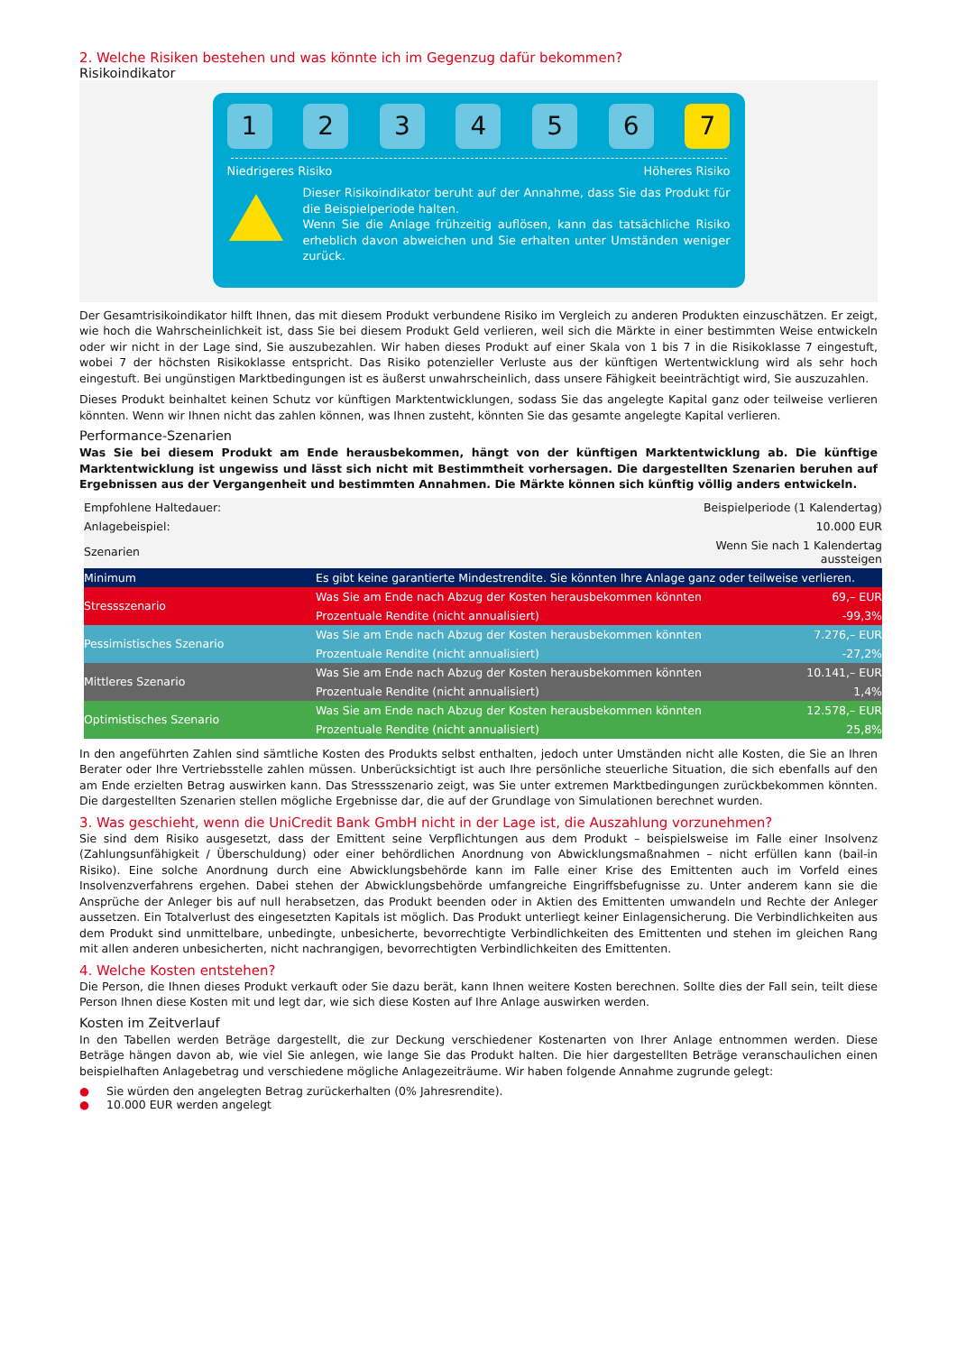2. Welche Risiken bestehen und was könnte ich im Gegenzug dafür bekommen?
Risikoindikator
1 2 3 4 5 6 7
Niedrigeres Risiko Höheres Risiko
Dieser Risikoindikator beruht auf der Annahme, dass Sie das Produkt für die Beispielperiode halten.
Wenn Sie die Anlage frühzeitig auflösen, kann das tatsächliche Risiko erheblich davon abweichen und Sie erhalten unter Umständen weniger zurück.
Der Gesamtrisikoindikator hilft Ihnen, das mit diesem Produkt verbundene Risiko im Vergleich zu anderen Produkten einzuschätzen. Er zeigt, wie hoch die Wahrscheinlichkeit ist, dass Sie bei diesem Produkt Geld verlieren, weil sich die Märkte in einer bestimmten Weise entwickeln oder wir nicht in der Lage sind, Sie auszubezahlen. Wir haben dieses Produkt auf einer Skala von 1 bis 7 in die Risikoklasse 7 eingestuft, wobei 7 der höchsten Risikoklasse entspricht. Das Risiko potenzieller Verluste aus der künftigen Wertentwicklung wird als sehr hoch eingestuft. Bei ungünstigen Marktbedingungen ist es äußerst unwahrscheinlich, dass unsere Fähigkeit beeinträchtigt wird, Sie auszuzahlen.
Dieses Produkt beinhaltet keinen Schutz vor künftigen Marktentwicklungen, sodass Sie das angelegte Kapital ganz oder teilweise verlieren könnten. Wenn wir Ihnen nicht das zahlen können, was Ihnen zusteht, könnten Sie das gesamte angelegte Kapital verlieren.
Performance-Szenarien
Was Sie bei diesem Produkt am Ende herausbekommen, hängt von der künftigen Marktentwicklung ab. Die künftige Marktentwicklung ist ungewiss und lässt sich nicht mit Bestimmtheit vorhersagen. Die dargestellten Szenarien beruhen auf Ergebnissen aus der Vergangenheit und bestimmten Annahmen. Die Märkte können sich künftig völlig anders entwickeln.
| Empfohlene Haltedauer: | | Beispielperiode (1 Kalendertag) |
| Anlagebeispiel: | | 10.000 EUR |
| Szenarien | | Wenn Sie nach 1 Kalendertag aussteigen |
| Minimum | Es gibt keine garantierte Mindestrendite. Sie könnten Ihre Anlage ganz oder teilweise verlieren. | |
| Stressszenario | Was Sie am Ende nach Abzug der Kosten herausbekommen könnten | 69,– EUR |
| | Prozentuale Rendite (nicht annualisiert) | -99,3% |
| Pessimistisches Szenario | Was Sie am Ende nach Abzug der Kosten herausbekommen könnten | 7.276,– EUR |
| | Prozentuale Rendite (nicht annualisiert) | -27,2% |
| Mittleres Szenario | Was Sie am Ende nach Abzug der Kosten herausbekommen könnten | 10.141,– EUR |
| | Prozentuale Rendite (nicht annualisiert) | 1,4% |
| Optimistisches Szenario | Was Sie am Ende nach Abzug der Kosten herausbekommen könnten | 12.578,– EUR |
| | Prozentuale Rendite (nicht annualisiert) | 25,8% |
In den angeführten Zahlen sind sämtliche Kosten des Produkts selbst enthalten, jedoch unter Umständen nicht alle Kosten, die Sie an Ihren Berater oder Ihre Vertriebsstelle zahlen müssen. Unberücksichtigt ist auch Ihre persönliche steuerliche Situation, die sich ebenfalls auf den am Ende erzielten Betrag auswirken kann. Das Stressszenario zeigt, was Sie unter extremen Marktbedingungen zurückbekommen könnten. Die dargestellten Szenarien stellen mögliche Ergebnisse dar, die auf der Grundlage von Simulationen berechnet wurden.
3. Was geschieht, wenn die UniCredit Bank GmbH nicht in der Lage ist, die Auszahlung vorzunehmen?
Sie sind dem Risiko ausgesetzt, dass der Emittent seine Verpflichtungen aus dem Produkt – beispielsweise im Falle einer Insolvenz (Zahlungsunfähigkeit / Überschuldung) oder einer behördlichen Anordnung von Abwicklungsmaßnahmen – nicht erfüllen kann (bail-in Risiko). Eine solche Anordnung durch eine Abwicklungsbehörde kann im Falle einer Krise des Emittenten auch im Vorfeld eines Insolvenzverfahrens ergehen. Dabei stehen der Abwicklungsbehörde umfangreiche Eingriffsbefugnisse zu. Unter anderem kann sie die Ansprüche der Anleger bis auf null herabsetzen, das Produkt beenden oder in Aktien des Emittenten umwandeln und Rechte der Anleger aussetzen. Ein Totalverlust des eingesetzten Kapitals ist möglich. Das Produkt unterliegt keiner Einlagensicherung. Die Verbindlichkeiten aus dem Produkt sind unmittelbare, unbedingte, unbesicherte, bevorrechtigte Verbindlichkeiten des Emittenten und stehen im gleichen Rang mit allen anderen unbesicherten, nicht nachrangigen, bevorrechtigten Verbindlichkeiten des Emittenten.
4. Welche Kosten entstehen?
Die Person, die Ihnen dieses Produkt verkauft oder Sie dazu berät, kann Ihnen weitere Kosten berechnen. Sollte dies der Fall sein, teilt diese Person Ihnen diese Kosten mit und legt dar, wie sich diese Kosten auf Ihre Anlage auswirken werden.
Kosten im Zeitverlauf
In den Tabellen werden Beträge dargestellt, die zur Deckung verschiedener Kostenarten von Ihrer Anlage entnommen werden. Diese Beträge hängen davon ab, wie viel Sie anlegen, wie lange Sie das Produkt halten. Die hier dargestellten Beträge veranschaulichen einen beispielhaften Anlagebetrag und verschiedene mögliche Anlagezeiträume. Wir haben folgende Annahme zugrunde gelegt:
● Sie würden den angelegten Betrag zurückerhalten (0% Jahresrendite).
● 10.000 EUR werden angelegt